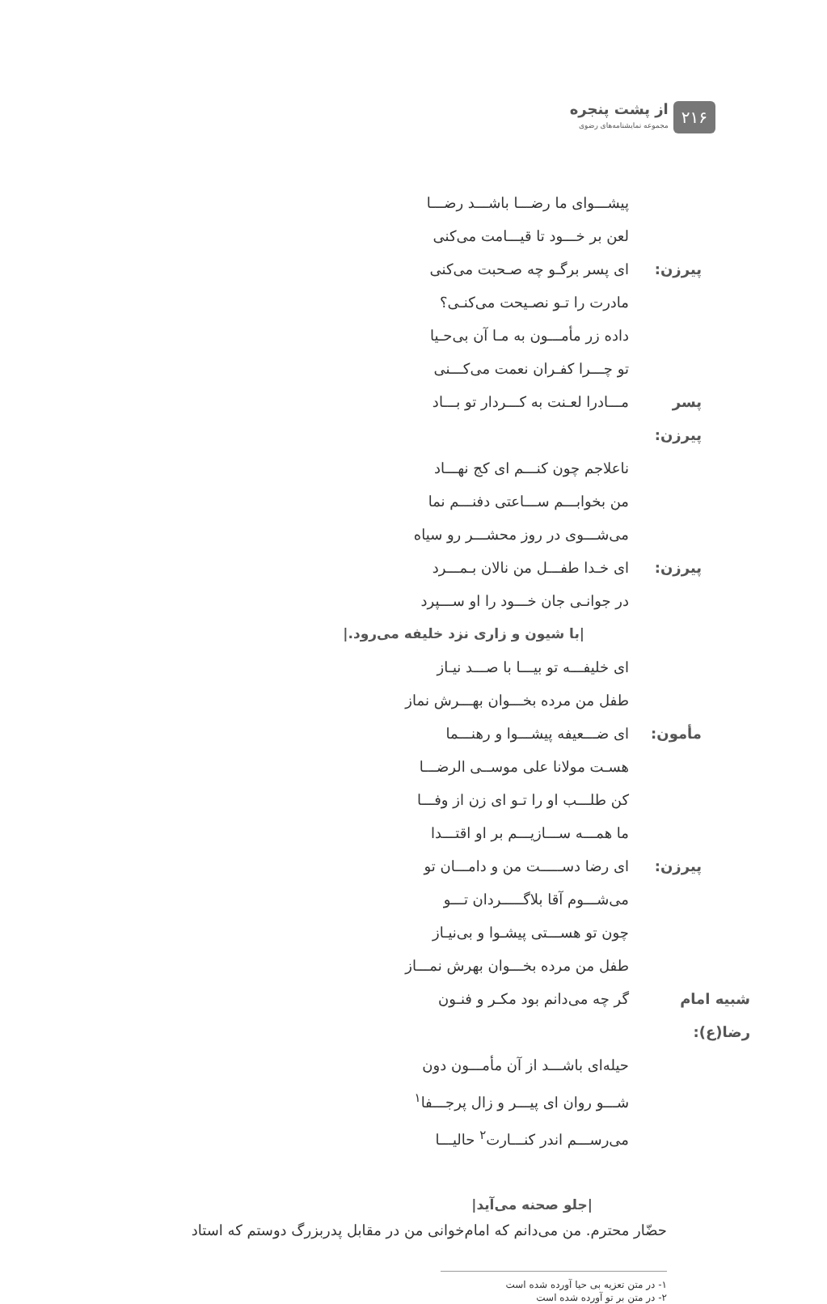۲۱۶
از پشت پنجره
مجموعه نمایشنامه‌های رضوی
پیشـــوای ما رضـــا باشـــد رضـــا
لعن بر خـــود تا قیـــامت می‌کنی
پیرزن: ای پسر برگـو چه صـحبت می‌کنی
مادرت را تـو نصـیحت می‌کنـی؟
داده زر مأمـــون به مـا آن بی‌حـیا
تو چـــرا کفـران نعمت می‌کـــنی
پسر پیرزن:
مـــادرا لعـنت به کـــردار تو بـــاد
ناعلاجم چون کنـــم ای کج نهـــاد
من بخوابـــم ســـاعتی دفنـــم نما
می‌شـــوی در روز محشـــر رو سیاه
پیرزن: ای خـدا طفـــل من نالان بـمـــرد
در جوانـی جان خـــود را او ســـپرد
|با شیون و زاری نزد خلیفه می‌رود.|
ای خلیفـــه تو بیـــا با صـــد نیـاز
طفل من مرده بخـــوان بهـــرش نماز
مأمون: ای ضـــعیفه پیشـــوا و رهنـــما
هسـت مولانا علی موســی الرضـــا
کن طلـــب او را تـو ای زن از وفـــا
ما همـــه ســـازیـــم بر او اقتـــدا
پیرزن: ای رضا دســـــت من و دامـــان تو
می‌شـــوم آقا بلاگـــــردان تـــو
چون تو هســـتی پیشـوا و بی‌نیـاز
طفل من مرده بخـــوان بهرش نمـــاز
شبیه امام رضا(ع):
گر چه می‌دانم بود مکـر و فنـون
حیله‌ای باشـــد از آن مأمـــون دون
شـــو روان ای پیـــر و زال پرجـــفا<sup>۱</sup>
می‌رســـم اندر کنـــارت<sup>۲</sup> حالیـــا
|جلو صحنه می‌آید|
حضّار محترم. من می‌دانم که امام‌خوانی من در مقابل پدربزرگ دوستم که استاد
۱- در متن تعزیه بی حیا آورده شده است
۲- در متن بر تو آورده شده است